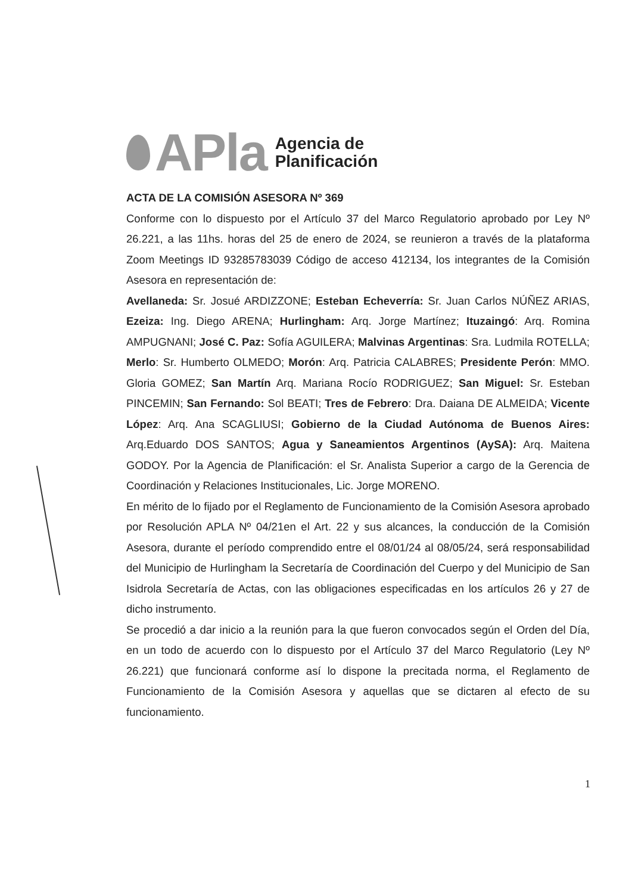APla
Agencia de
Planificación
ACTA DE LA COMISIÓN ASESORA Nº 369
Conforme con lo dispuesto por el Artículo 37 del Marco Regulatorio aprobado por Ley Nº 26.221, a las 11hs. horas del 25 de enero de 2024, se reunieron a través de la plataforma Zoom Meetings ID 93285783039 Código de acceso 412134, los integrantes de la Comisión Asesora en representación de:
Avellaneda: Sr. Josué ARDIZZONE; Esteban Echeverría: Sr. Juan Carlos NÚÑEZ ARIAS, Ezeiza: Ing. Diego ARENA; Hurlingham: Arq. Jorge Martínez; Ituzaingó: Arq. Romina AMPUGNANI; José C. Paz: Sofía AGUILERA; Malvinas Argentinas: Sra. Ludmila ROTELLA; Merlo: Sr. Humberto OLMEDO; Morón: Arq. Patricia CALABRES; Presidente Perón: MMO. Gloria GOMEZ; San Martín Arq. Mariana Rocío RODRIGUEZ; San Miguel: Sr. Esteban PINCEMIN; San Fernando: Sol BEATI; Tres de Febrero: Dra. Daiana DE ALMEIDA; Vicente López: Arq. Ana SCAGLIUSI; Gobierno de la Ciudad Autónoma de Buenos Aires: Arq.Eduardo DOS SANTOS; Agua y Saneamientos Argentinos (AySA): Arq. Maitena GODOY. Por la Agencia de Planificación: el Sr. Analista Superior a cargo de la Gerencia de Coordinación y Relaciones Institucionales, Lic. Jorge MORENO.
En mérito de lo fijado por el Reglamento de Funcionamiento de la Comisión Asesora aprobado por Resolución APLA Nº 04/21en el Art. 22 y sus alcances, la conducción de la Comisión Asesora, durante el período comprendido entre el 08/01/24 al 08/05/24, será responsabilidad del Municipio de Hurlingham la Secretaría de Coordinación del Cuerpo y del Municipio de San Isidrola Secretaría de Actas, con las obligaciones especificadas en los artículos 26 y 27 de dicho instrumento.
Se procedió a dar inicio a la reunión para la que fueron convocados según el Orden del Día, en un todo de acuerdo con lo dispuesto por el Artículo 37 del Marco Regulatorio (Ley Nº 26.221) que funcionará conforme así lo dispone la precitada norma, el Reglamento de Funcionamiento de la Comisión Asesora y aquellas que se dictaren al efecto de su funcionamiento.
1